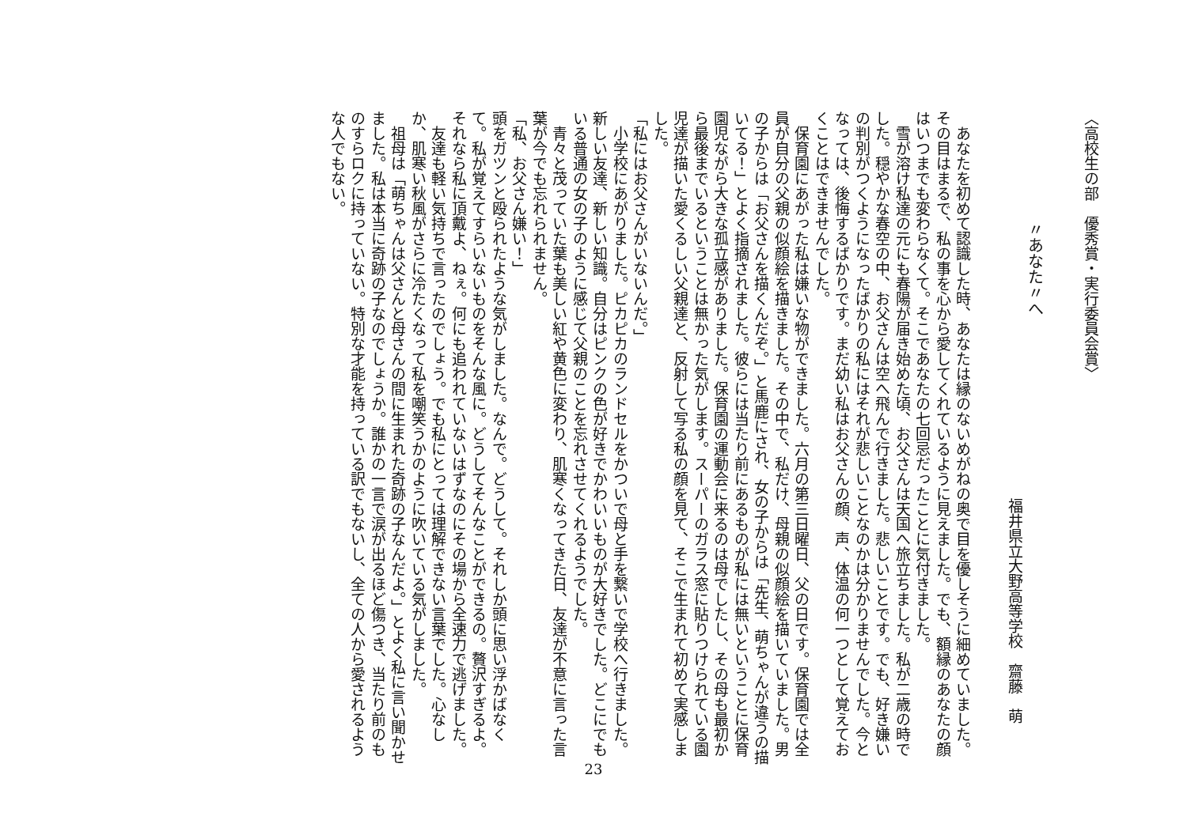〈高校生の部　優秀賞・実行委員会賞〉
〃あなた〃へ
福井県立大野高等学校　齋藤　萌
　あなたを初めて認識した時、あなたは縁のないめがねの奥で目を優しそうに細めていました。その目はまるで、私の事を心から愛してくれているように見えました。でも、額縁のあなたの顔はいつまでも変わらなくて。そこであなたの七回忌だったことに気付きました。
　雪が溶け私達の元にも春陽が届き始めた頃、お父さんは天国へ旅立ちました。私が二歳の時でした。穏やかな春空の中、お父さんは空へ飛んで行きました。悲しいことです。でも、好き嫌いの判別がつくようになったばかりの私にはそれが悲しいことなのかは分かりませんでした。今となっては、後悔するばかりです。まだ幼い私はお父さんの顔、声、体温の何一つとして覚えておくことはできませんでした。
　保育園にあがった私は嫌いな物ができました。六月の第三日曜日、父の日です。保育園では全員が自分の父親の似顔絵を描きました。その中で、私だけ、母親の似顔絵を描いていました。男の子からは「お父さんを描くんだぞ。」と馬鹿にされ、女の子からは「先生、萌ちゃんが違うの描いてる！」とよく指摘されました。彼らには当たり前にあるものが私には無いということに保育園児ながら大きな孤立感がありました。保育園の運動会に来るのは母でしたし、その母も最初から最後までいるということは無かった気がします。スーパーのガラス窓に貼りつけられている園児達が描いた愛くるしい父親達と、反射して写る私の顔を見て、そこで生まれて初めて実感しました。
「私にはお父さんがいないんだ。」
　小学校にあがりました。ピカピカのランドセルをかついで母と手を繋いで学校へ行きました。新しい友達、新しい知識。自分はピンクの色が好きでかわいいものが大好きでした。どこにでもいる普通の女の子のように感じて父親のことを忘れさせてくれるようでした。
　青々と茂っていた葉も美しい紅や黄色に変わり、肌寒くなってきた日、友達が不意に言った言葉が今でも忘れられません。
「私、お父さん嫌い！」
頭をガツンと殴られたような気がしました。なんで。どうして。それしか頭に思い浮かばなくて。私が覚えてすらいないものをそんな風に。どうしてそんなことができるの。贅沢すぎるよ。それなら私に頂戴よ、ねぇ。何にも追われていないはずなのにその場から全速力で逃げました。
　友達も軽い気持ちで言ったのでしょう。でも私にとっては理解できない言葉でした。心なしか、肌寒い秋風がさらに冷たくなって私を嘲笑うかのように吹いている気がしました。
　祖母は「萌ちゃんは父さんと母さんの間に生まれた奇跡の子なんだよ。」とよく私に言い聞かせました。私は本当に奇跡の子なのでしょうか。誰かの一言で涙が出るほど傷つき、当たり前のものすらロクに持っていない。特別な才能を持っている訳でもないし、全ての人から愛されるような人でもない。
23